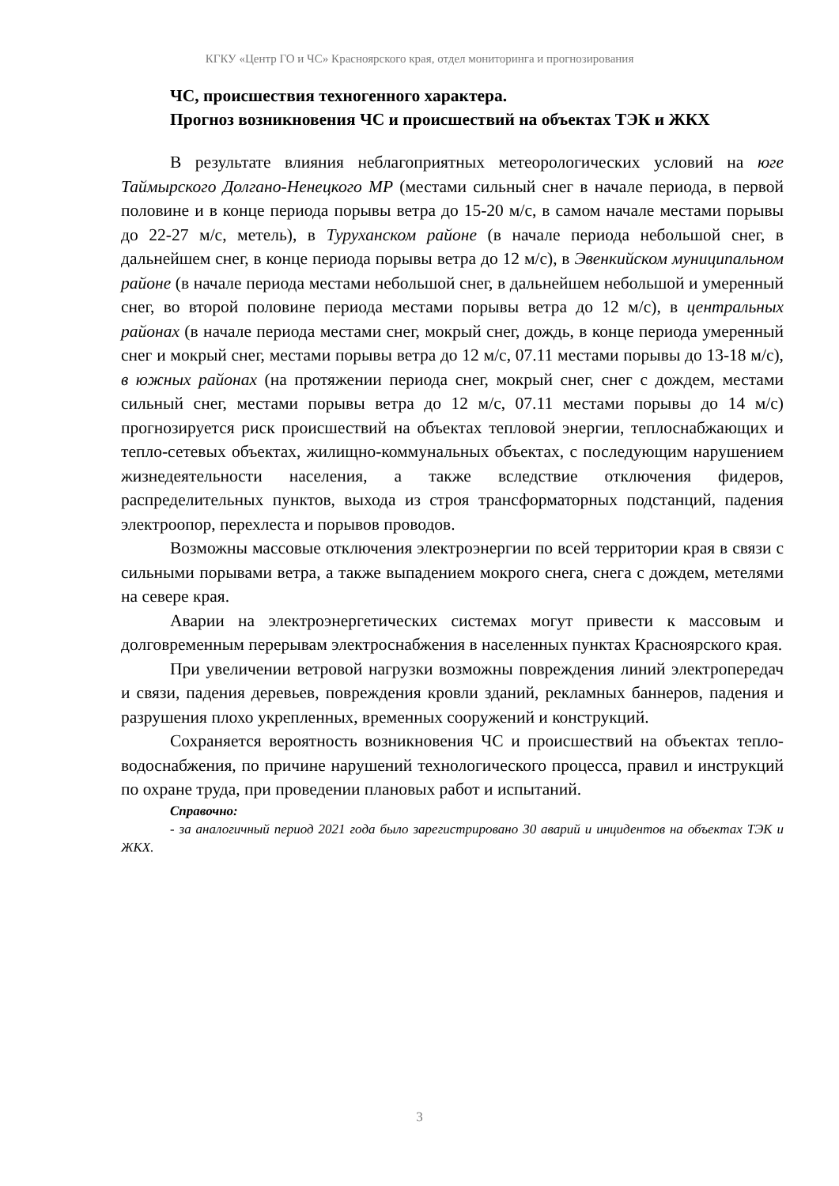КГКУ «Центр ГО и ЧС» Красноярского края, отдел мониторинга и прогнозирования
ЧС, происшествия техногенного характера.
Прогноз возникновения ЧС и происшествий на объектах ТЭК и ЖКХ
В результате влияния неблагоприятных метеорологических условий на юге Таймырского Долгано-Ненецкого МР (местами сильный снег в начале периода, в первой половине и в конце периода порывы ветра до 15-20 м/с, в самом начале местами порывы до 22-27 м/с, метель), в Туруханском районе (в начале периода небольшой снег, в дальнейшем снег, в конце периода порывы ветра до 12 м/с), в Эвенкийском муниципальном районе (в начале периода местами небольшой снег, в дальнейшем небольшой и умеренный снег, во второй половине периода местами порывы ветра до 12 м/с), в центральных районах (в начале периода местами снег, мокрый снег, дождь, в конце периода умеренный снег и мокрый снег, местами порывы ветра до 12 м/с, 07.11 местами порывы до 13-18 м/с), в южных районах (на протяжении периода снег, мокрый снег, снег с дождем, местами сильный снег, местами порывы ветра до 12 м/с, 07.11 местами порывы до 14 м/с) прогнозируется риск происшествий на объектах тепловой энергии, теплоснабжающих и тепло-сетевых объектах, жилищно-коммунальных объектах, с последующим нарушением жизнедеятельности населения, а также вследствие отключения фидеров, распределительных пунктов, выхода из строя трансформаторных подстанций, падения электроопор, перехлеста и порывов проводов.
Возможны массовые отключения электроэнергии по всей территории края в связи с сильными порывами ветра, а также выпадением мокрого снега, снега с дождем, метелями на севере края.
Аварии на электроэнергетических системах могут привести к массовым и долговременным перерывам электроснабжения в населенных пунктах Красноярского края.
При увеличении ветровой нагрузки возможны повреждения линий электропередач и связи, падения деревьев, повреждения кровли зданий, рекламных баннеров, падения и разрушения плохо укрепленных, временных сооружений и конструкций.
Сохраняется вероятность возникновения ЧС и происшествий на объектах тепло-водоснабжения, по причине нарушений технологического процесса, правил и инструкций по охране труда, при проведении плановых работ и испытаний.
Справочно:
- за аналогичный период 2021 года было зарегистрировано 30 аварий и инцидентов на объектах ТЭК и ЖКХ.
3